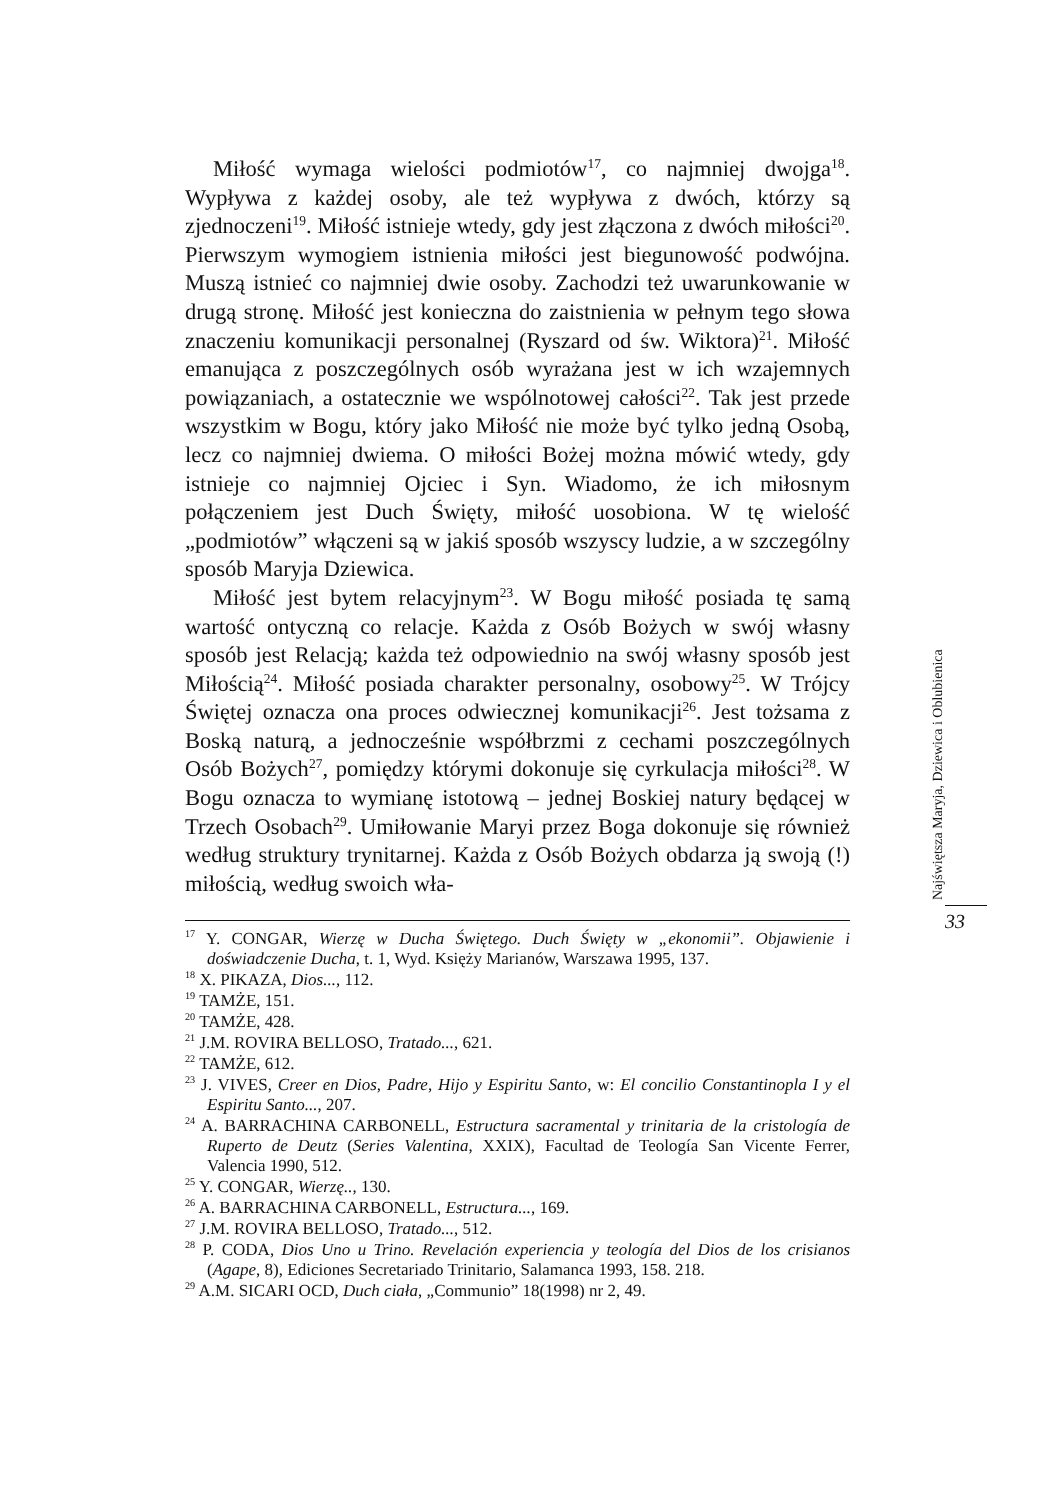Miłość wymaga wielości podmiotów<sup>17</sup>, co najmniej dwojga<sup>18</sup>. Wypływa z każdej osoby, ale też wypływa z dwóch, którzy są zjednoczeni<sup>19</sup>. Miłość istnieje wtedy, gdy jest złączona z dwóch miłości<sup>20</sup>. Pierwszym wymogiem istnienia miłości jest biegunowość podwójna. Muszą istnieć co najmniej dwie osoby. Zachodzi też uwarunkowanie w drugą stronę. Miłość jest konieczna do zaistnienia w pełnym tego słowa znaczeniu komunikacji personalnej (Ryszard od św. Wiktora)<sup>21</sup>. Miłość emanująca z poszczególnych osób wyrażana jest w ich wzajemnych powiązaniach, a ostatecznie we wspólnotowej całości<sup>22</sup>. Tak jest przede wszystkim w Bogu, który jako Miłość nie może być tylko jedną Osobą, lecz co najmniej dwiema. O miłości Bożej można mówić wtedy, gdy istnieje co najmniej Ojciec i Syn. Wiadomo, że ich miłosnym połączeniem jest Duch Święty, miłość uosobiona. W tę wielość „podmiotów” włączeni są w jakiś sposób wszyscy ludzie, a w szczególny sposób Maryja Dziewica.
Miłość jest bytem relacyjnym<sup>23</sup>. W Bogu miłość posiada tę samą wartość ontyczną co relacje. Każda z Osób Bożych w swój własny sposób jest Relacją; każda też odpowiednio na swój własny sposób jest Miłością<sup>24</sup>. Miłość posiada charakter personalny, osobowy<sup>25</sup>. W Trójcy Świętej oznacza ona proces odwiecznej komunikacji<sup>26</sup>. Jest tożsama z Boską naturą, a jednocześnie współbrzmi z cechami poszczególnych Osób Bożych<sup>27</sup>, pomiędzy którymi dokonuje się cyrkulacja miłości<sup>28</sup>. W Bogu oznacza to wymianę istotową – jednej Boskiej natury będącej w Trzech Osobach<sup>29</sup>. Umiłowanie Maryi przez Boga dokonuje się również według struktury trynitarnej. Każda z Osób Bożych obdarza ją swoją (!) miłością, według swoich wła-
<sup>17</sup> Y. CONGAR, Wierzę w Ducha Świętego. Duch Święty w „ekonomii”. Objawienie i doświadczenie Ducha, t. 1, Wyd. Księży Marianów, Warszawa 1995, 137.
<sup>18</sup> X. PIKAZA, Dios..., 112.
<sup>19</sup> TAMŻE, 151.
<sup>20</sup> TAMŻE, 428.
<sup>21</sup> J.M. ROVIRA BELLOSO, Tratado..., 621.
<sup>22</sup> TAMŻE, 612.
<sup>23</sup> J. VIVES, Creer en Dios, Padre, Hijo y Espiritu Santo, w: El concilio Constantinopla I y el Espiritu Santo..., 207.
<sup>24</sup> A. BARRACHINA CARBONELL, Estructura sacramental y trinitaria de la cristología de Ruperto de Deutz (Series Valentina, XXIX), Facultad de Teología San Vicente Ferrer, Valencia 1990, 512.
<sup>25</sup> Y. CONGAR, Wierzę.., 130.
<sup>26</sup> A. BARRACHINA CARBONELL, Estructura..., 169.
<sup>27</sup> J.M. ROVIRA BELLOSO, Tratado..., 512.
<sup>28</sup> P. CODA, Dios Uno u Trino. Revelación experiencia y teología del Dios de los crisianos (Agape, 8), Ediciones Secretariado Trinitario, Salamanca 1993, 158. 218.
<sup>29</sup> A.M. SICARI OCD, Duch ciała, „Communio” 18(1998) nr 2, 49.
Najświętsza Maryja, Dziewica i Oblubienica
33